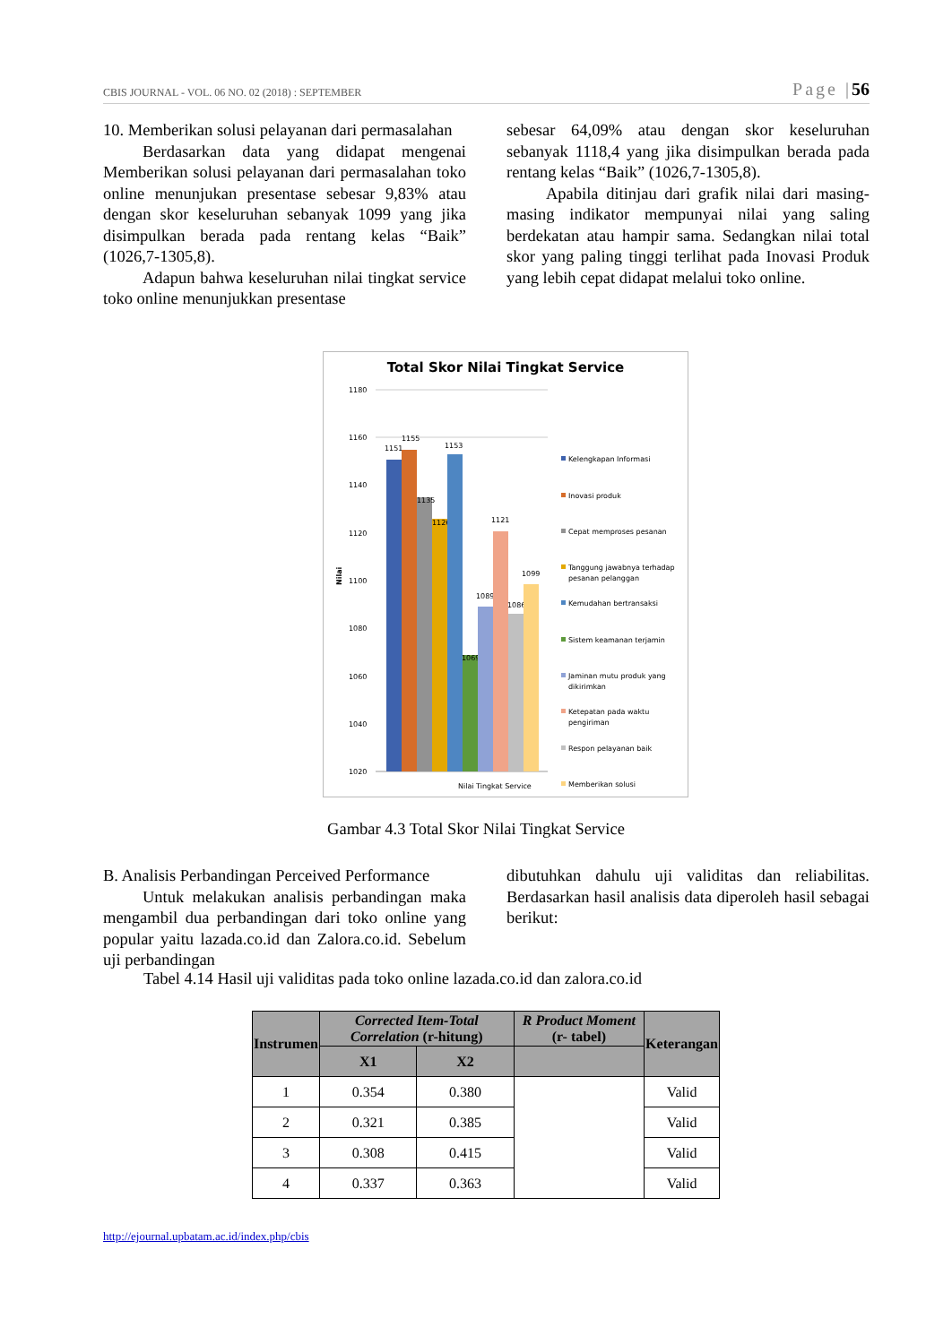CBIS JOURNAL - VOL. 06 NO. 02 (2018) : SEPTEMBER Page |56
10. Memberikan solusi pelayanan dari permasalahan
Berdasarkan data yang didapat mengenai Memberikan solusi pelayanan dari permasalahan toko online menunjukan presentase sebesar 9,83% atau dengan skor keseluruhan sebanyak 1099 yang jika disimpulkan berada pada rentang kelas “Baik” (1026,7-1305,8).
Adapun bahwa keseluruhan nilai tingkat service toko online menunjukkan presentase
sebesar 64,09% atau dengan skor keseluruhan sebanyak 1118,4 yang jika disimpulkan berada pada rentang kelas “Baik” (1026,7-1305,8).
Apabila ditinjau dari grafik nilai dari masing-masing indikator mempunyai nilai yang saling berdekatan atau hampir sama. Sedangkan nilai total skor yang paling tinggi terlihat pada Inovasi Produk yang lebih cepat didapat melalui toko online.
Total Skor Nilai Tingkat Service
1180
1160
1140
1120
1100
1080
1060
1040
1020
Nilai
1151
1155
1135
1126
1153
1069
1089
1121
1086
1099
Nilai Tingkat Service
Kelengkapan Informasi
Inovasi produk
Cepat memproses pesanan
Tanggung jawabnya terhadap
pesanan pelanggan
Kemudahan bertransaksi
Sistem keamanan terjamin
Jaminan mutu produk yang
dikirimkan
Ketepatan pada waktu
pengiriman
Respon pelayanan baik
Memberikan solusi
Gambar 4.3 Total Skor Nilai Tingkat Service
B. Analisis Perbandingan Perceived Performance
Untuk melakukan analisis perbandingan maka mengambil dua perbandingan dari toko online yang popular yaitu lazada.co.id dan Zalora.co.id. Sebelum uji perbandingan
dibutuhkan dahulu uji validitas dan reliabilitas. Berdasarkan hasil analisis data diperoleh hasil sebagai berikut:
Tabel 4.14 Hasil uji validitas pada toko online lazada.co.id dan zalora.co.id
| Instrumen | Corrected Item-Total Correlation (r-hitung) | | R Product Moment (r- tabel) | Keterangan |
| --- | --- | --- | --- | --- |
| | X1 | X2 | | |
| 1 | 0.354 | 0.380 | | Valid |
| 2 | 0.321 | 0.385 | | Valid |
| 3 | 0.308 | 0.415 | | Valid |
| 4 | 0.337 | 0.363 | | Valid |
http://ejournal.upbatam.ac.id/index.php/cbis